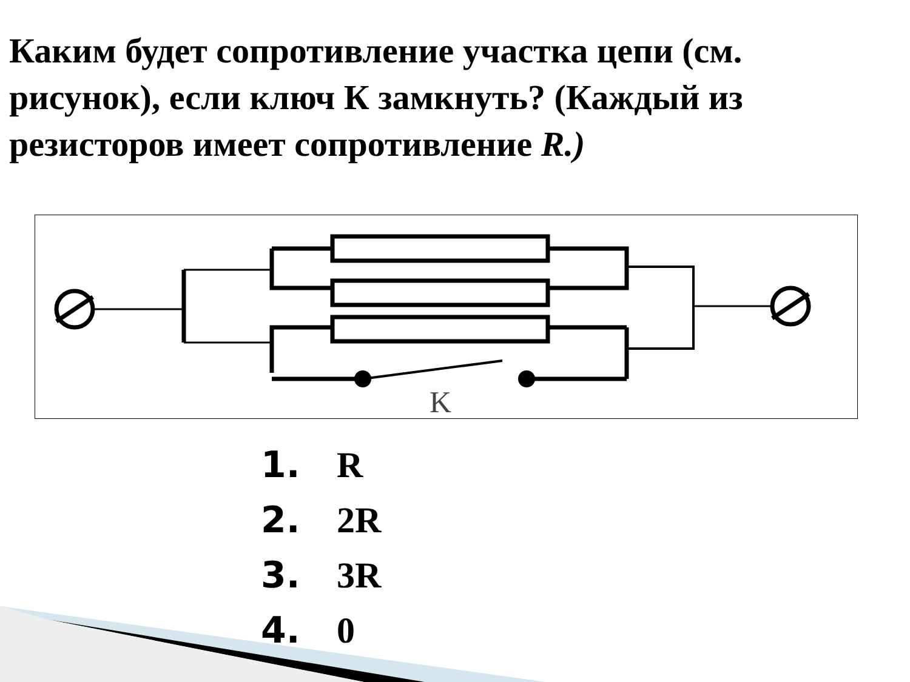Каким будет сопротивление участка цепи (см. рисунок), если ключ К замкнуть? (Каждый из резисторов имеет сопротивление R.)
K
1. R
2. 2R
3. 3R
4. 0